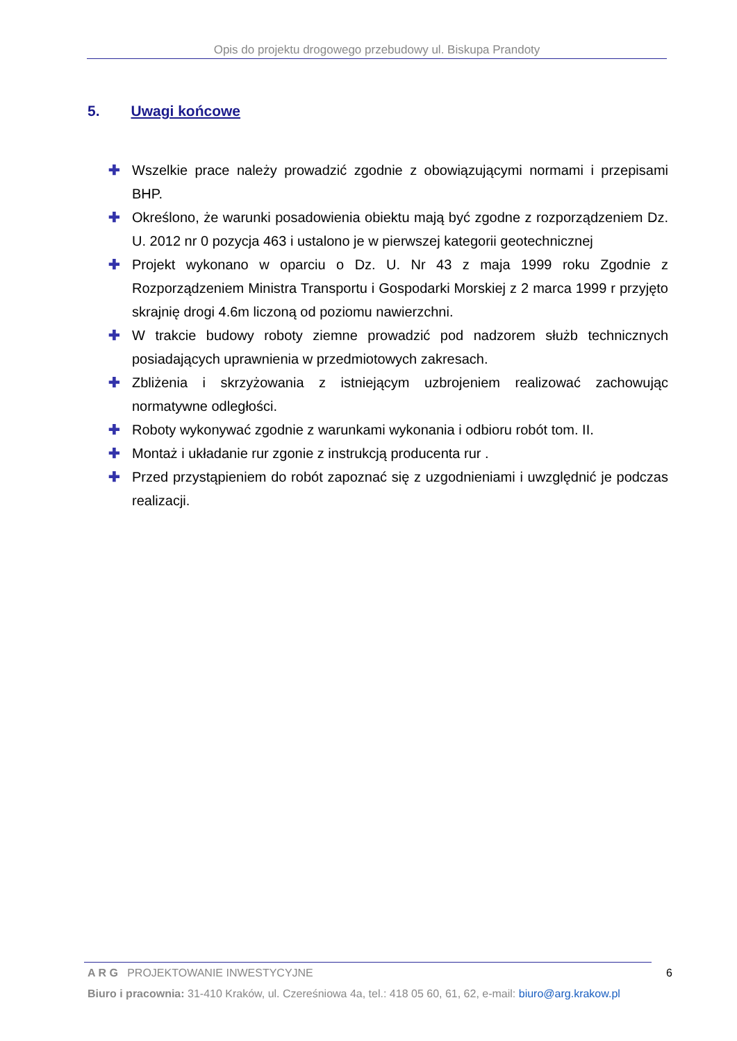Opis do projektu drogowego przebudowy ul. Biskupa Prandoty
5. Uwagi końcowe
✚ Wszelkie prace należy prowadzić zgodnie z obowiązującymi normami i przepisami BHP.
✚ Określono, że warunki posadowienia obiektu mają być zgodne z rozporządzeniem Dz. U. 2012 nr 0 pozycja 463 i ustalono je w pierwszej kategorii geotechnicznej
✚ Projekt wykonano w oparciu o Dz. U. Nr 43 z maja 1999 roku Zgodnie z Rozporządzeniem Ministra Transportu i Gospodarki Morskiej z 2 marca 1999 r przyjęto skrajnię drogi 4.6m liczoną od poziomu nawierzchni.
✚ W trakcie budowy roboty ziemne prowadzić pod nadzorem służb technicznych posiadających uprawnienia w przedmiotowych zakresach.
✚ Zbliżenia i skrzyżowania z istniejącym uzbrojeniem realizować zachowując normatywne odległości.
✚ Roboty wykonywać zgodnie z warunkami wykonania i odbioru robót tom. II.
✚ Montaż i układanie rur zgonie z instrukcją producenta rur .
✚ Przed przystąpieniem do robót zapoznać się z uzgodnieniami i uwzględnić je podczas realizacji.
A R G PROJEKTOWANIE INWESTYCYJNE
6
Biuro i pracownia: 31-410 Kraków, ul. Czereśniowa 4a, tel.: 418 05 60, 61, 62, e-mail: biuro@arg.krakow.pl